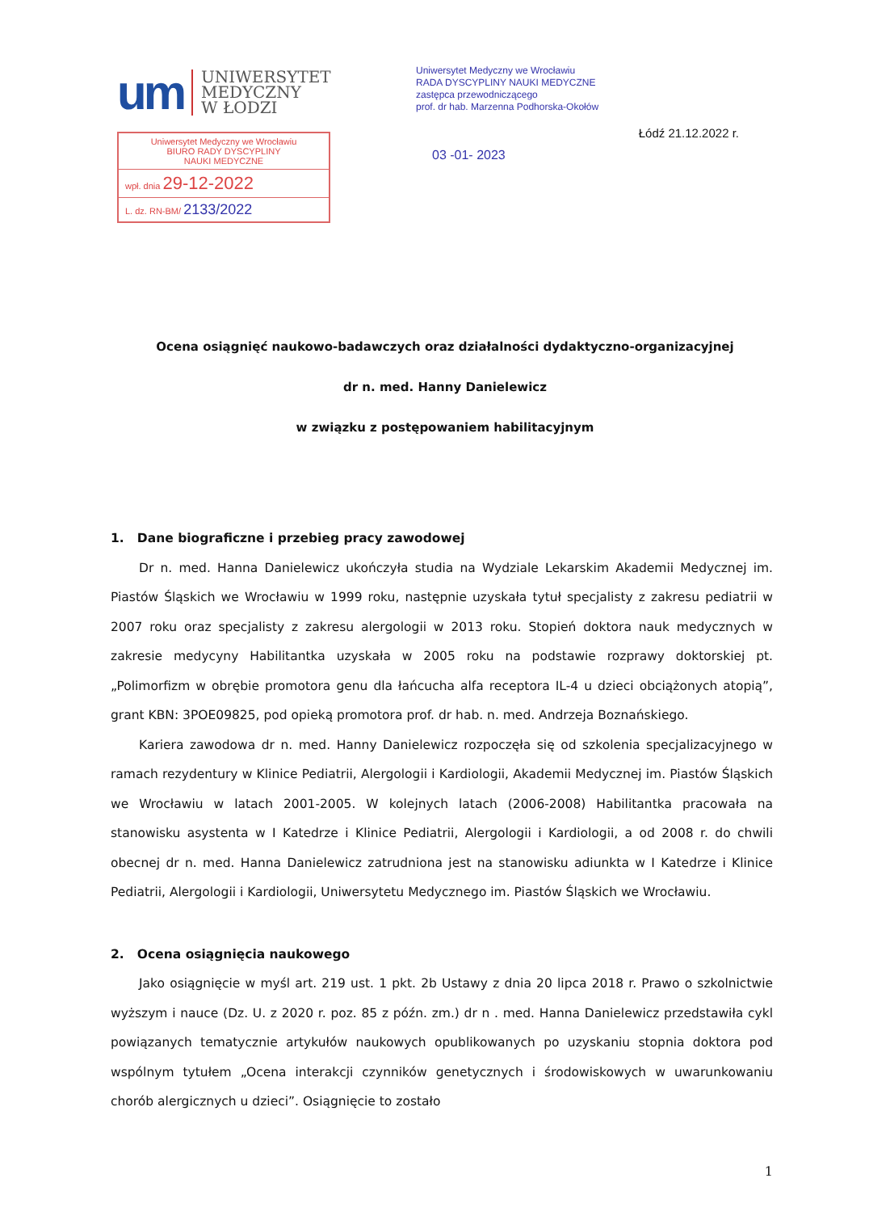um
UNIWERSYTET
MEDYCZNY
W ŁODZI
Uniwersytet Medyczny we Wrocławiu
BIURO RADY DYSCYPLINY
NAUKI MEDYCZNE
wpł. dnia 29-12-2022
L. dz. RN-BM/ 2133/2022
Uniwersytet Medyczny we Wrocławiu
RADA DYSCYPLINY NAUKI MEDYCZNE
zastępca przewodniczącego
prof. dr hab. Marzenna Podhorska-Okołów
Łódź 21.12.2022 r.
03 -01- 2023
Ocena osiągnięć naukowo-badawczych oraz działalności dydaktyczno-organizacyjnej
dr n. med. Hanny Danielewicz
w związku z postępowaniem habilitacyjnym
1. Dane biograficzne i przebieg pracy zawodowej
Dr n. med. Hanna Danielewicz ukończyła studia na Wydziale Lekarskim Akademii Medycznej im. Piastów Śląskich we Wrocławiu w 1999 roku, następnie uzyskała tytuł specjalisty z zakresu pediatrii w 2007 roku oraz specjalisty z zakresu alergologii w 2013 roku. Stopień doktora nauk medycznych w zakresie medycyny Habilitantka uzyskała w 2005 roku na podstawie rozprawy doktorskiej pt. „Polimorfizm w obrębie promotora genu dla łańcucha alfa receptora IL-4 u dzieci obciążonych atopią”, grant KBN: 3POE09825, pod opieką promotora prof. dr hab. n. med. Andrzeja Boznańskiego.
Kariera zawodowa dr n. med. Hanny Danielewicz rozpoczęła się od szkolenia specjalizacyjnego w ramach rezydentury w Klinice Pediatrii, Alergologii i Kardiologii, Akademii Medycznej im. Piastów Śląskich we Wrocławiu w latach 2001-2005. W kolejnych latach (2006-2008) Habilitantka pracowała na stanowisku asystenta w I Katedrze i Klinice Pediatrii, Alergologii i Kardiologii, a od 2008 r. do chwili obecnej dr n. med. Hanna Danielewicz zatrudniona jest na stanowisku adiunkta w I Katedrze i Klinice Pediatrii, Alergologii i Kardiologii, Uniwersytetu Medycznego im. Piastów Śląskich we Wrocławiu.
2. Ocena osiągnięcia naukowego
Jako osiągnięcie w myśl art. 219 ust. 1 pkt. 2b Ustawy z dnia 20 lipca 2018 r. Prawo o szkolnictwie wyższym i nauce (Dz. U. z 2020 r. poz. 85 z późn. zm.) dr n . med. Hanna Danielewicz przedstawiła cykl powiązanych tematycznie artykułów naukowych opublikowanych po uzyskaniu stopnia doktora pod wspólnym tytułem „Ocena interakcji czynników genetycznych i środowiskowych w uwarunkowaniu chorób alergicznych u dzieci”. Osiągnięcie to zostało
1